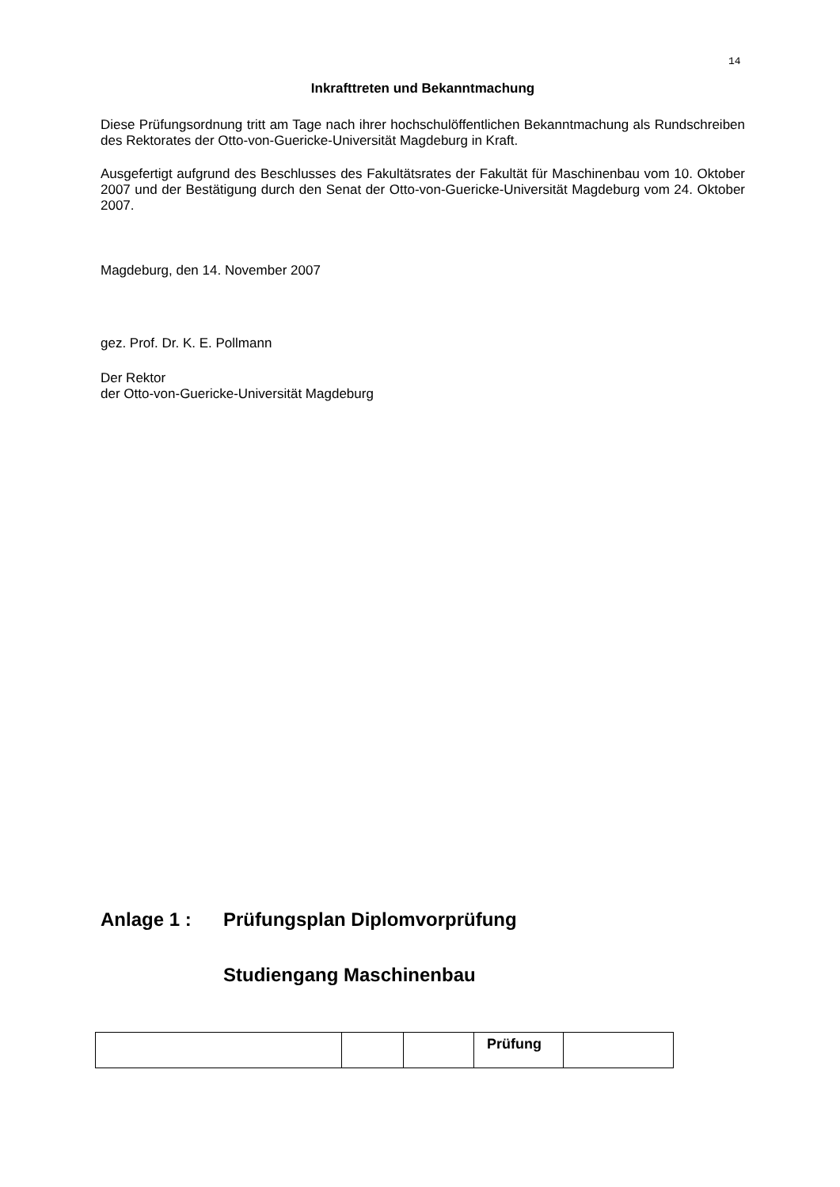14
Inkrafttreten und Bekanntmachung
Diese Prüfungsordnung tritt am Tage nach ihrer hochschulöffentlichen Bekanntmachung als Rundschreiben des Rektorates der Otto-von-Guericke-Universität Magdeburg in Kraft.
Ausgefertigt aufgrund des Beschlusses des Fakultätsrates der Fakultät für Maschinenbau vom 10. Oktober 2007 und der Bestätigung durch den Senat der Otto-von-Guericke-Universität Magdeburg vom 24. Oktober 2007.
Magdeburg, den 14. November 2007
gez. Prof. Dr. K. E. Pollmann
Der Rektor
der Otto-von-Guericke-Universität Magdeburg
Anlage 1 : Prüfungsplan Diplomvorprüfung
Studiengang Maschinenbau
| | | | Prüfung | |